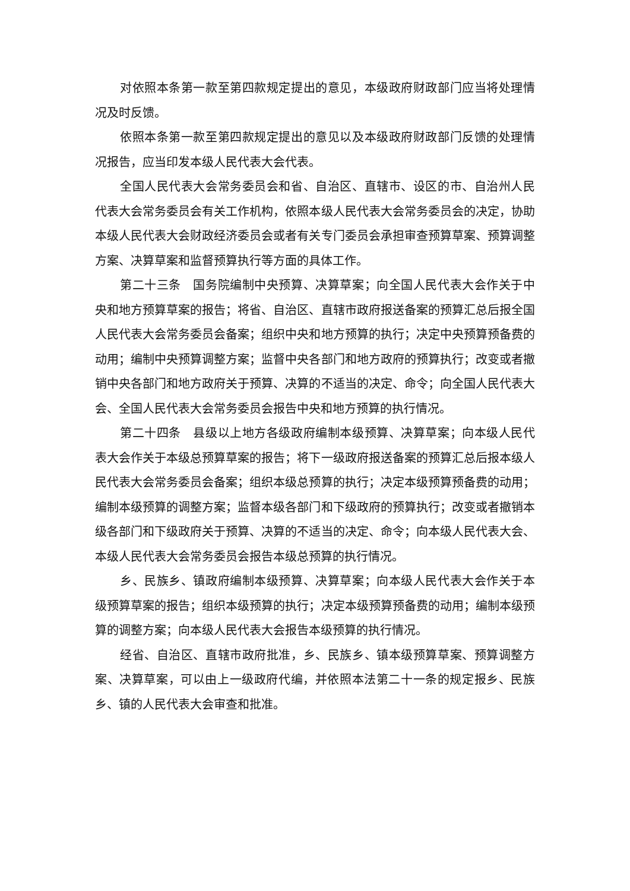对依照本条第一款至第四款规定提出的意见，本级政府财政部门应当将处理情况及时反馈。
依照本条第一款至第四款规定提出的意见以及本级政府财政部门反馈的处理情况报告，应当印发本级人民代表大会代表。
全国人民代表大会常务委员会和省、自治区、直辖市、设区的市、自治州人民代表大会常务委员会有关工作机构，依照本级人民代表大会常务委员会的决定，协助本级人民代表大会财政经济委员会或者有关专门委员会承担审查预算草案、预算调整方案、决算草案和监督预算执行等方面的具体工作。
第二十三条　国务院编制中央预算、决算草案；向全国人民代表大会作关于中央和地方预算草案的报告；将省、自治区、直辖市政府报送备案的预算汇总后报全国人民代表大会常务委员会备案；组织中央和地方预算的执行；决定中央预算预备费的动用；编制中央预算调整方案；监督中央各部门和地方政府的预算执行；改变或者撤销中央各部门和地方政府关于预算、决算的不适当的决定、命令；向全国人民代表大会、全国人民代表大会常务委员会报告中央和地方预算的执行情况。
第二十四条　县级以上地方各级政府编制本级预算、决算草案；向本级人民代表大会作关于本级总预算草案的报告；将下一级政府报送备案的预算汇总后报本级人民代表大会常务委员会备案；组织本级总预算的执行；决定本级预算预备费的动用；编制本级预算的调整方案；监督本级各部门和下级政府的预算执行；改变或者撤销本级各部门和下级政府关于预算、决算的不适当的决定、命令；向本级人民代表大会、本级人民代表大会常务委员会报告本级总预算的执行情况。
乡、民族乡、镇政府编制本级预算、决算草案；向本级人民代表大会作关于本级预算草案的报告；组织本级预算的执行；决定本级预算预备费的动用；编制本级预算的调整方案；向本级人民代表大会报告本级预算的执行情况。
经省、自治区、直辖市政府批准，乡、民族乡、镇本级预算草案、预算调整方案、决算草案，可以由上一级政府代编，并依照本法第二十一条的规定报乡、民族乡、镇的人民代表大会审查和批准。